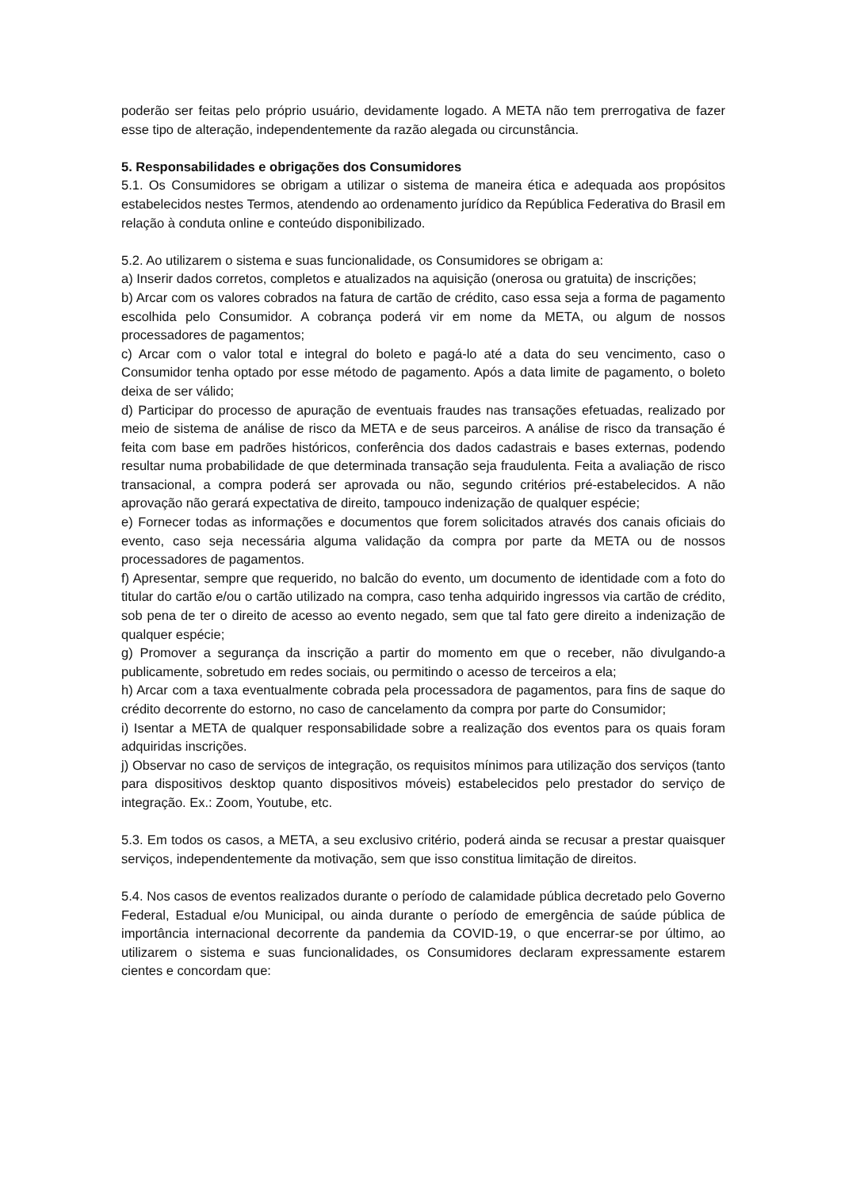poderão ser feitas pelo próprio usuário, devidamente logado. A META não tem prerrogativa de fazer esse tipo de alteração, independentemente da razão alegada ou circunstância.
5. Responsabilidades e obrigações dos Consumidores
5.1. Os Consumidores se obrigam a utilizar o sistema de maneira ética e adequada aos propósitos estabelecidos nestes Termos, atendendo ao ordenamento jurídico da República Federativa do Brasil em relação à conduta online e conteúdo disponibilizado.
5.2. Ao utilizarem o sistema e suas funcionalidade, os Consumidores se obrigam a:
a) Inserir dados corretos, completos e atualizados na aquisição (onerosa ou gratuita) de inscrições;
b) Arcar com os valores cobrados na fatura de cartão de crédito, caso essa seja a forma de pagamento escolhida pelo Consumidor. A cobrança poderá vir em nome da META, ou algum de nossos processadores de pagamentos;
c) Arcar com o valor total e integral do boleto e pagá-lo até a data do seu vencimento, caso o Consumidor tenha optado por esse método de pagamento. Após a data limite de pagamento, o boleto deixa de ser válido;
d) Participar do processo de apuração de eventuais fraudes nas transações efetuadas, realizado por meio de sistema de análise de risco da META e de seus parceiros. A análise de risco da transação é feita com base em padrões históricos, conferência dos dados cadastrais e bases externas, podendo resultar numa probabilidade de que determinada transação seja fraudulenta. Feita a avaliação de risco transacional, a compra poderá ser aprovada ou não, segundo critérios pré-estabelecidos. A não aprovação não gerará expectativa de direito, tampouco indenização de qualquer espécie;
e) Fornecer todas as informações e documentos que forem solicitados através dos canais oficiais do evento, caso seja necessária alguma validação da compra por parte da META ou de nossos processadores de pagamentos.
f) Apresentar, sempre que requerido, no balcão do evento, um documento de identidade com a foto do titular do cartão e/ou o cartão utilizado na compra, caso tenha adquirido ingressos via cartão de crédito, sob pena de ter o direito de acesso ao evento negado, sem que tal fato gere direito a indenização de qualquer espécie;
g) Promover a segurança da inscrição a partir do momento em que o receber, não divulgando-a publicamente, sobretudo em redes sociais, ou permitindo o acesso de terceiros a ela;
h) Arcar com a taxa eventualmente cobrada pela processadora de pagamentos, para fins de saque do crédito decorrente do estorno, no caso de cancelamento da compra por parte do Consumidor;
i) Isentar a META de qualquer responsabilidade sobre a realização dos eventos para os quais foram adquiridas inscrições.
j) Observar no caso de serviços de integração, os requisitos mínimos para utilização dos serviços (tanto para dispositivos desktop quanto dispositivos móveis) estabelecidos pelo prestador do serviço de integração. Ex.: Zoom, Youtube, etc.
5.3. Em todos os casos, a META, a seu exclusivo critério, poderá ainda se recusar a prestar quaisquer serviços, independentemente da motivação, sem que isso constitua limitação de direitos.
5.4. Nos casos de eventos realizados durante o período de calamidade pública decretado pelo Governo Federal, Estadual e/ou Municipal, ou ainda durante o período de emergência de saúde pública de importância internacional decorrente da pandemia da COVID-19, o que encerrar-se por último, ao utilizarem o sistema e suas funcionalidades, os Consumidores declaram expressamente estarem cientes e concordam que: